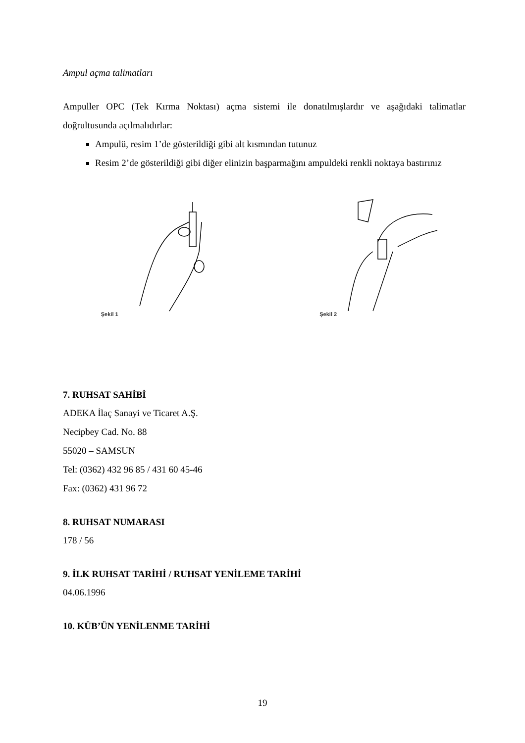Ampul açma talimatları
Ampuller OPC (Tek Kırma Noktası) açma sistemi ile donatılmışlardır ve aşağıdaki talimatlar doğrultusunda açılmalıdırlar:
Ampulü, resim 1’de gösterildiği gibi alt kısmından tutunuz
Resim 2’de gösterildiği gibi diğer elinizin başparmağını ampuldeki renkli noktaya bastırınız
Şekil 1 Şekil 2
7. RUHSAT SAHİBİ
ADEKA İlaç Sanayi ve Ticaret A.Ş.
Necipbey Cad. No. 88
55020 – SAMSUN
Tel: (0362) 432 96 85 / 431 60 45-46
Fax: (0362) 431 96 72
8. RUHSAT NUMARASI
178 / 56
9. İLK RUHSAT TARİHİ / RUHSAT YENİLEME TARİHİ
04.06.1996
10. KÜB’ÜN YENİLENME TARİHİ
19